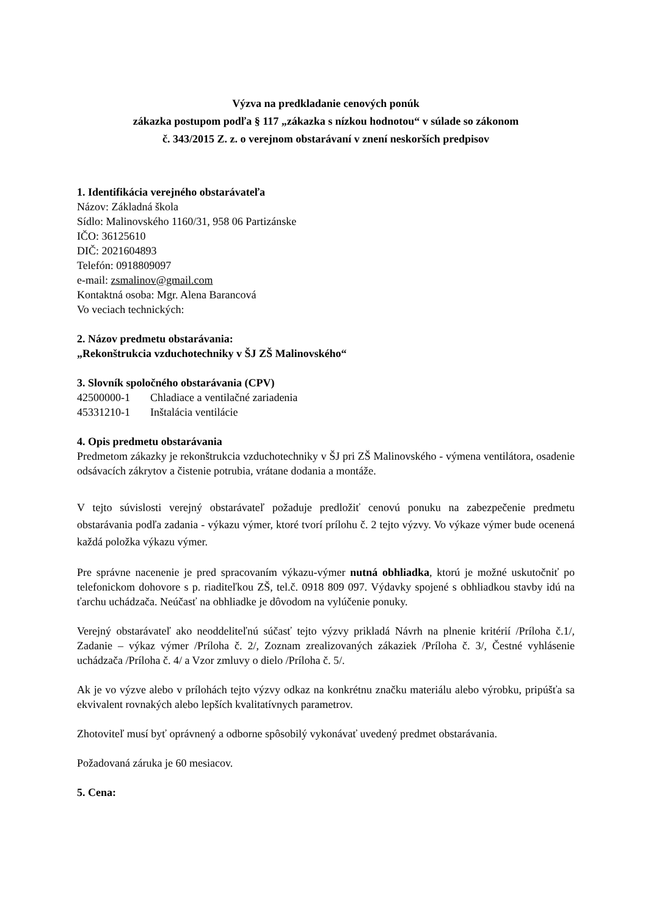Výzva na predkladanie cenových ponúk
zákazka postupom podľa § 117 „zákazka s nízkou hodnotou“ v súlade so zákonom
č. 343/2015 Z. z. o verejnom obstarávaní v znení neskorších predpisov
1. Identifikácia verejného obstarávateľa
Názov: Základná škola
Sídlo: Malinovského 1160/31, 958 06 Partizánske
IČO: 36125610
DIČ: 2021604893
Telefón: 0918809097
e-mail: zsmalinov@gmail.com
Kontaktná osoba: Mgr. Alena Barancová
Vo veciach technických:
2. Názov predmetu obstarávania:
„Rekonštrukcia vzduchotechniky v ŠJ ZŠ Malinovského“
3. Slovník spoločného obstarávania (CPV)
42500000-1 Chladiace a ventilačné zariadenia
45331210-1 Inštalácia ventilácie
4. Opis predmetu obstarávania
Predmetom zákazky je rekonštrukcia vzduchotechniky v ŠJ pri ZŠ Malinovského - výmena ventilátora, osadenie odsávacích zákrytov a čistenie potrubia, vrátane dodania a montáže.
V tejto súvislosti verejný obstarávateľ požaduje predložiť cenovú ponuku na zabezpečenie predmetu obstarávania podľa zadania - výkazu výmer, ktoré tvorí prílohu č. 2 tejto výzvy. Vo výkaze výmer bude ocenená každá položka výkazu výmer.
Pre správne nacenenie je pred spracovaním výkazu-výmer nutná obhliadka, ktorú je možné uskutočniť po telefonickom dohovore s p. riaditeľkou ZŠ, tel.č. 0918 809 097. Výdavky spojené s obhliadkou stavby idú na ťarchu uchádzača. Neúčasť na obhliadke je dôvodom na vylúčenie ponuky.
Verejný obstarávateľ ako neoddeliteľnú súčasť tejto výzvy prikladá Návrh na plnenie kritérií /Príloha č.1/, Zadanie – výkaz výmer /Príloha č. 2/, Zoznam zrealizovaných zákaziek /Príloha č. 3/, Čestné vyhlásenie uchádzača /Príloha č. 4/ a Vzor zmluvy o dielo /Príloha č. 5/.
Ak je vo výzve alebo v prílohách tejto výzvy odkaz na konkrétnu značku materiálu alebo výrobku, pripúšťa sa ekvivalent rovnakých alebo lepších kvalitatívnych parametrov.
Zhotoviteľ musí byť oprávnený a odborne spôsobilý vykonávať uvedený predmet obstarávania.
Požadovaná záruka je 60 mesiacov.
5. Cena: